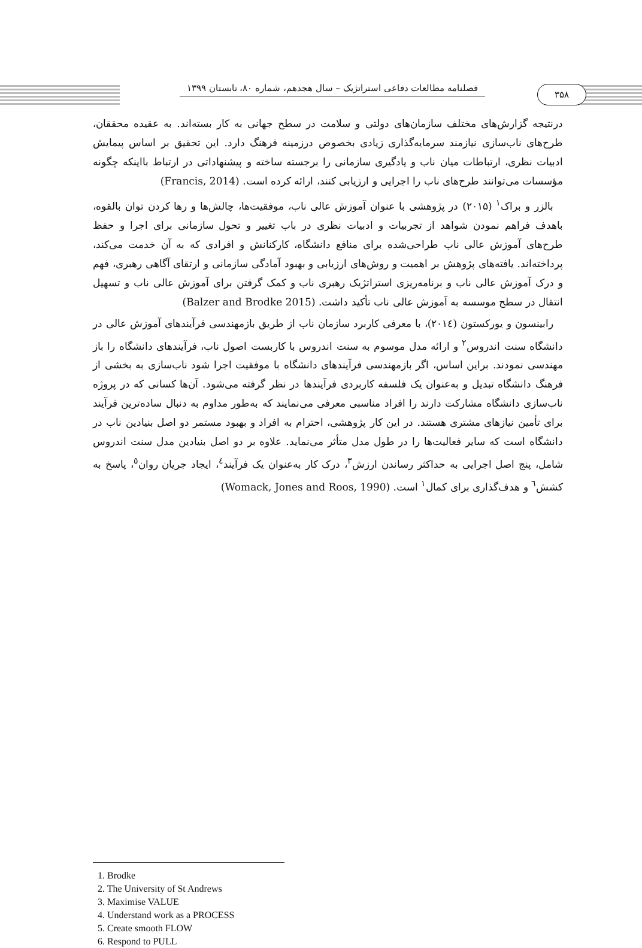فصلنامه مطالعات دفاعی استراتژیک – سال هجدهم، شماره ۸۰، تابستان ۱۳۹۹
۳۵۸
درنتیجه گزارش‌های مختلف سازمان‌های دولتی و سلامت در سطح جهانی به کار بسته‌اند. به عقیده محققان، طرح‌های ناب‌سازی نیازمند سرمایه‌گذاری زیادی بخصوص درزمینه فرهنگ دارد. این تحقیق بر اساس پیمایش ادبیات نظری، ارتباطات میان ناب و یادگیری سازمانی را برجسته ساخته و پیشنهاداتی در ارتباط بااینکه چگونه مؤسسات می‌توانند طرح‌های ناب را اجرایی و ارزیابی کنند، ارائه کرده است. (Francis, 2014)
بالزر و براک<sup>۱</sup> (۲۰۱۵) در پژوهشی با عنوان آموزش عالی ناب، موفقیت‌ها، چالش‌ها و رها کردن توان بالقوه، باهدف فراهم نمودن شواهد از تجربیات و ادبیات نظری در باب تغییر و تحول سازمانی برای اجرا و حفظ طرح‌های آموزش عالی ناب طراحی‌شده برای منافع دانشگاه، کارکنانش و افرادی که به آن خدمت می‌کند، پرداخته‌اند. یافته‌های پژوهش بر اهمیت و روش‌های ارزیابی و بهبود آمادگی سازمانی و ارتقای آگاهی رهبری، فهم و درک آموزش عالی ناب و برنامه‌ریزی استراتژیک رهبری ناب و کمک گرفتن برای آموزش عالی ناب و تسهیل انتقال در سطح موسسه به آموزش عالی ناب تأکید داشت. (Balzer and Brodke 2015)
رابینسون و یورکستون (۲۰۱٤)، با معرفی کاربرد سازمان ناب از طریق بازمهندسی فرآیندهای آموزش عالی در دانشگاه سنت اندروس<sup>۲</sup> و ارائه مدل موسوم به سنت اندروس با کاربست اصول ناب، فرآیندهای دانشگاه را باز مهندسی نمودند. براین اساس، اگر بازمهندسی فرآیندهای دانشگاه با موفقیت اجرا شود ناب‌سازی به بخشی از فرهنگ دانشگاه تبدیل و به‌عنوان یک فلسفه کاربردی فرآیندها در نظر گرفته می‌شود. آن‌ها کسانی که در پروژه ناب‌سازی دانشگاه مشارکت دارند را افراد مناسبی معرفی می‌نمایند که به‌طور مداوم به دنبال ساده‌ترین فرآیند برای تأمین نیازهای مشتری هستند. در این کار پژوهشی، احترام به افراد و بهبود مستمر دو اصل بنیادین ناب در دانشگاه است که سایر فعالیت‌ها را در طول مدل متأثر می‌نماید. علاوه بر دو اصل بنیادین مدل سنت اندروس شامل، پنج اصل اجرایی به حداکثر رساندن ارزش<sup>۳</sup>، درک کار به‌عنوان یک فرآیند<sup>٤</sup>، ایجاد جریان روان<sup>٥</sup>، پاسخ به کشش<sup>٦</sup> و هدف‌گذاری برای کمال<sup>۱</sup> است. (Womack, Jones and Roos, 1990)
1. Brodke
2. The University of St Andrews
3. Maximise VALUE
4. Understand work as a PROCESS
5. Create smooth FLOW
6. Respond to PULL